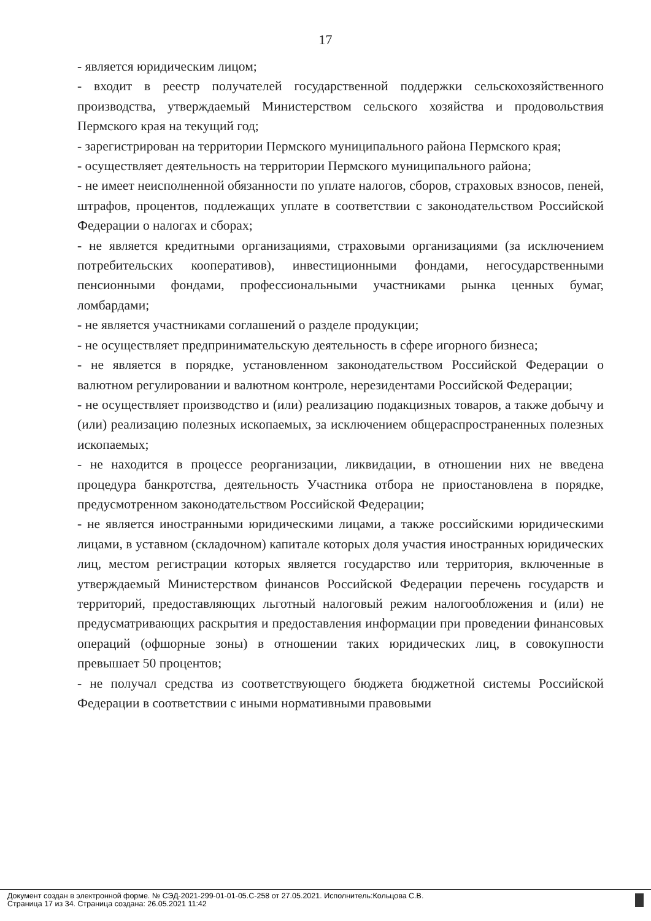17
- является юридическим лицом;
- входит в реестр получателей государственной поддержки сельскохозяйственного производства, утверждаемый Министерством сельского хозяйства и продовольствия Пермского края на текущий год;
- зарегистрирован на территории Пермского муниципального района Пермского края;
- осуществляет деятельность на территории Пермского муниципального района;
- не имеет неисполненной обязанности по уплате налогов, сборов, страховых взносов, пеней, штрафов, процентов, подлежащих уплате в соответствии с законодательством Российской Федерации о налогах и сборах;
- не является кредитными организациями, страховыми организациями (за исключением потребительских кооперативов), инвестиционными фондами, негосударственными пенсионными фондами, профессиональными участниками рынка ценных бумаг, ломбардами;
- не является участниками соглашений о разделе продукции;
- не осуществляет предпринимательскую деятельность в сфере игорного бизнеса;
- не является в порядке, установленном законодательством Российской Федерации о валютном регулировании и валютном контроле, нерезидентами Российской Федерации;
- не осуществляет производство и (или) реализацию подакцизных товаров, а также добычу и (или) реализацию полезных ископаемых, за исключением общераспространенных полезных ископаемых;
- не находится в процессе реорганизации, ликвидации, в отношении них не введена процедура банкротства, деятельность Участника отбора не приостановлена в порядке, предусмотренном законодательством Российской Федерации;
- не является иностранными юридическими лицами, а также российскими юридическими лицами, в уставном (складочном) капитале которых доля участия иностранных юридических лиц, местом регистрации которых является государство или территория, включенные в утверждаемый Министерством финансов Российской Федерации перечень государств и территорий, предоставляющих льготный налоговый режим налогообложения и (или) не предусматривающих раскрытия и предоставления информации при проведении финансовых операций (офшорные зоны) в отношении таких юридических лиц, в совокупности превышает 50 процентов;
- не получал средства из соответствующего бюджета бюджетной системы Российской Федерации в соответствии с иными нормативными правовыми
Документ создан в электронной форме. № СЭД-2021-299-01-01-05.С-258 от 27.05.2021. Исполнитель:Кольцова С.В.
Страница 17 из 34. Страница создана: 26.05.2021 11:42